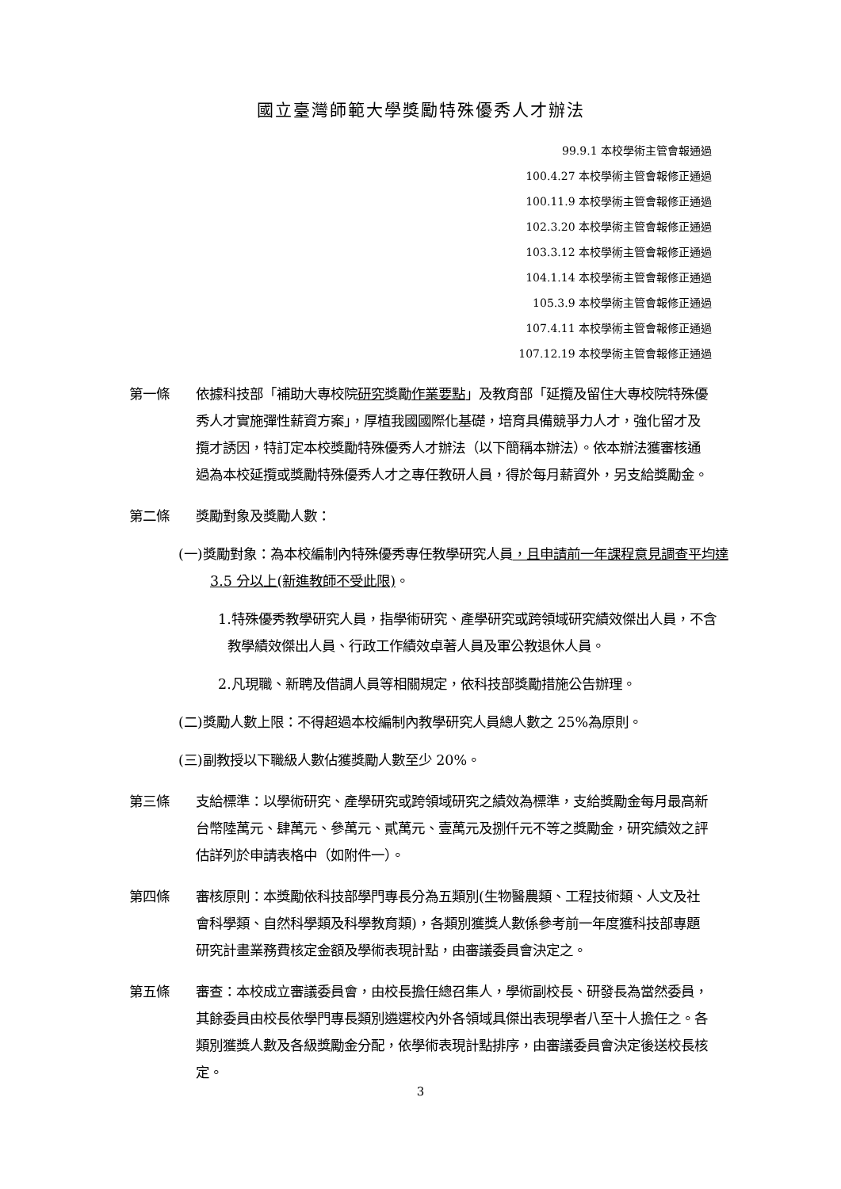國立臺灣師範大學獎勵特殊優秀人才辦法
99.9.1 本校學術主管會報通過
100.4.27 本校學術主管會報修正通過
100.11.9 本校學術主管會報修正通過
102.3.20 本校學術主管會報修正通過
103.3.12 本校學術主管會報修正通過
104.1.14 本校學術主管會報修正通過
105.3.9 本校學術主管會報修正通過
107.4.11 本校學術主管會報修正通過
107.12.19 本校學術主管會報修正通過
第一條 依據科技部「補助大專校院研究獎勵作業要點」及教育部「延攬及留住大專校院特殊優秀人才實施彈性薪資方案」，厚植我國國際化基礎，培育具備競爭力人才，強化留才及攬才誘因，特訂定本校獎勵特殊優秀人才辦法（以下簡稱本辦法）。依本辦法獲審核通過為本校延攬或獎勵特殊優秀人才之專任教研人員，得於每月薪資外，另支給獎勵金。
第二條 獎勵對象及獎勵人數：
(一)獎勵對象：為本校編制內特殊優秀專任教學研究人員，且申請前一年課程意見調查平均達 3.5 分以上(新進教師不受此限)。
1.特殊優秀教學研究人員，指學術研究、產學研究或跨領域研究績效傑出人員，不含教學績效傑出人員、行政工作績效卓著人員及軍公教退休人員。
2.凡現職、新聘及借調人員等相關規定，依科技部獎勵措施公告辦理。
(二)獎勵人數上限：不得超過本校編制內教學研究人員總人數之 25%為原則。
(三)副教授以下職級人數佔獲獎勵人數至少 20%。
第三條 支給標準：以學術研究、產學研究或跨領域研究之績效為標準，支給獎勵金每月最高新台幣陸萬元、肆萬元、參萬元、貳萬元、壹萬元及捌仟元不等之獎勵金，研究績效之評估詳列於申請表格中（如附件一）。
第四條 審核原則：本獎勵依科技部學門專長分為五類別(生物醫農類、工程技術類、人文及社會科學類、自然科學類及科學教育類)，各類別獲獎人數係參考前一年度獲科技部專題研究計畫業務費核定金額及學術表現計點，由審議委員會決定之。
第五條 審查：本校成立審議委員會，由校長擔任總召集人，學術副校長、研發長為當然委員，其餘委員由校長依學門專長類別遴選校內外各領域具傑出表現學者八至十人擔任之。各類別獲獎人數及各級獎勵金分配，依學術表現計點排序，由審議委員會決定後送校長核定。
3